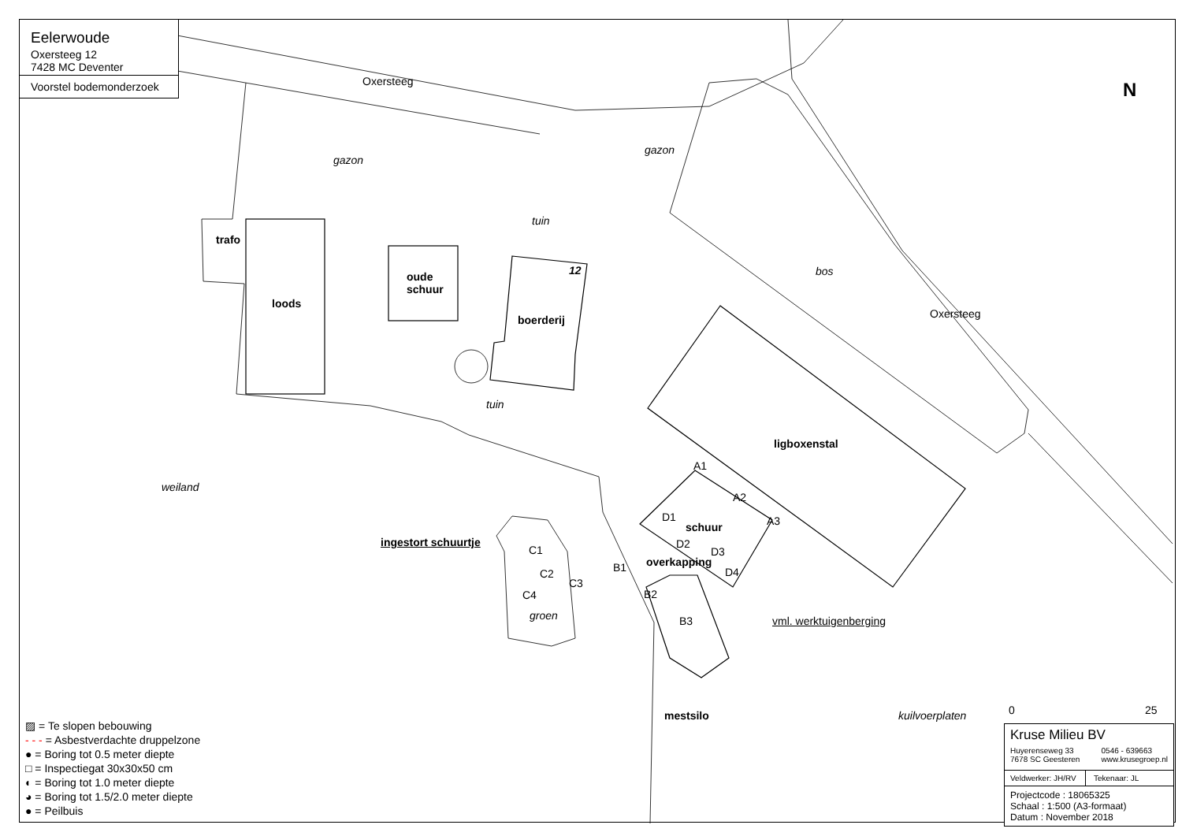Eelerwoude
Oxersteeg 12
7428 MC Deventer
Voorstel bodemonderzoek
Oxersteeg
gazon
gazon
tuin
trafo
loods
oude
schuur
12
boerderij
bos
Oxersteeg
tuin
ligboxenstal
weiland
A1
A2
A3
D1
schuur
D2
D3
D4
overkapping
ingestort schuurtje
C1
C2
C3
C4
B1
B2
B3
groen vml. werktuigenberging
mestsilo kuilvoerplaten
N
0 25
▨ = Te slopen bebouwing
- - - = Asbestverdachte druppelzone
● = Boring tot 0.5 meter diepte
□ = Inspectiegat 30x30x50 cm
◐ = Boring tot 1.0 meter diepte
◕ = Boring tot 1.5/2.0 meter diepte
● = Peilbuis
Kruse Milieu BV
Huyerenseweg 33
7678 SC Geesteren 0546 - 639663
www.krusegroep.nl
Veldwerker: JH/RV Tekenaar: JL
Projectcode : 18065325
Schaal : 1:500 (A3-formaat)
Datum : November 2018